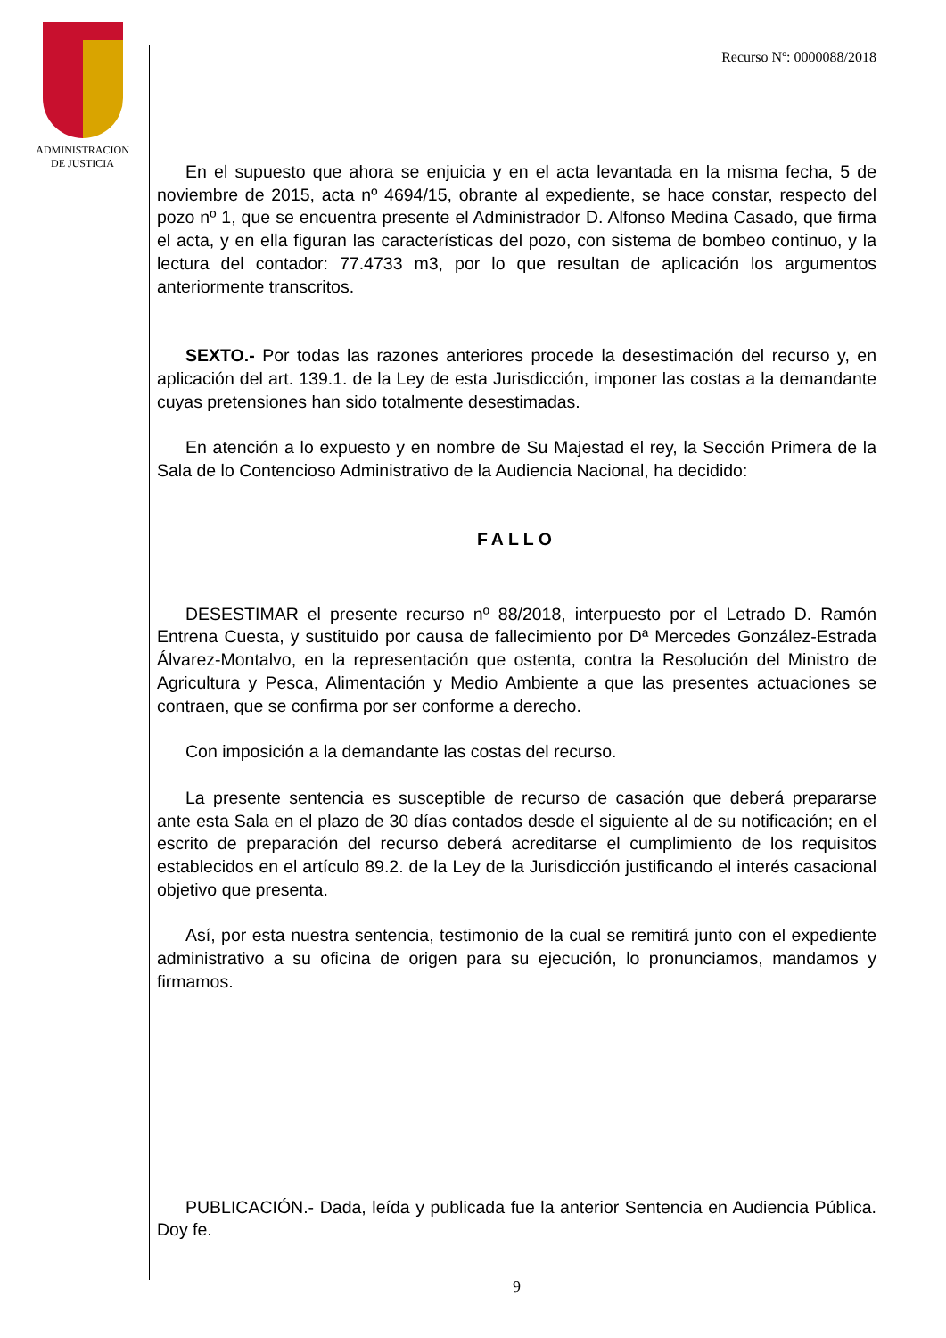ADMINISTRACION
DE JUSTICIA
Recurso Nº: 0000088/2018
En el supuesto que ahora se enjuicia y en el acta levantada en la misma fecha, 5 de noviembre de 2015, acta nº 4694/15, obrante al expediente, se hace constar, respecto del pozo nº 1, que se encuentra presente el Administrador D. Alfonso Medina Casado, que firma el acta, y en ella figuran las características del pozo, con sistema de bombeo continuo, y la lectura del contador: 77.4733 m3, por lo que resultan de aplicación los argumentos anteriormente transcritos.
SEXTO.- Por todas las razones anteriores procede la desestimación del recurso y, en aplicación del art. 139.1. de la Ley de esta Jurisdicción, imponer las costas a la demandante cuyas pretensiones han sido totalmente desestimadas.
En atención a lo expuesto y en nombre de Su Majestad el rey, la Sección Primera de la Sala de lo Contencioso Administrativo de la Audiencia Nacional, ha decidido:
FALLO
DESESTIMAR el presente recurso nº 88/2018, interpuesto por el Letrado D. Ramón Entrena Cuesta, y sustituido por causa de fallecimiento por Dª Mercedes González-Estrada Álvarez-Montalvo, en la representación que ostenta, contra la Resolución del Ministro de Agricultura y Pesca, Alimentación y Medio Ambiente a que las presentes actuaciones se contraen, que se confirma por ser conforme a derecho.
Con imposición a la demandante las costas del recurso.
La presente sentencia es susceptible de recurso de casación que deberá prepararse ante esta Sala en el plazo de 30 días contados desde el siguiente al de su notificación; en el escrito de preparación del recurso deberá acreditarse el cumplimiento de los requisitos establecidos en el artículo 89.2. de la Ley de la Jurisdicción justificando el interés casacional objetivo que presenta.
Así, por esta nuestra sentencia, testimonio de la cual se remitirá junto con el expediente administrativo a su oficina de origen para su ejecución, lo pronunciamos, mandamos y firmamos.
PUBLICACIÓN.- Dada, leída y publicada fue la anterior Sentencia en Audiencia Pública. Doy fe.
9